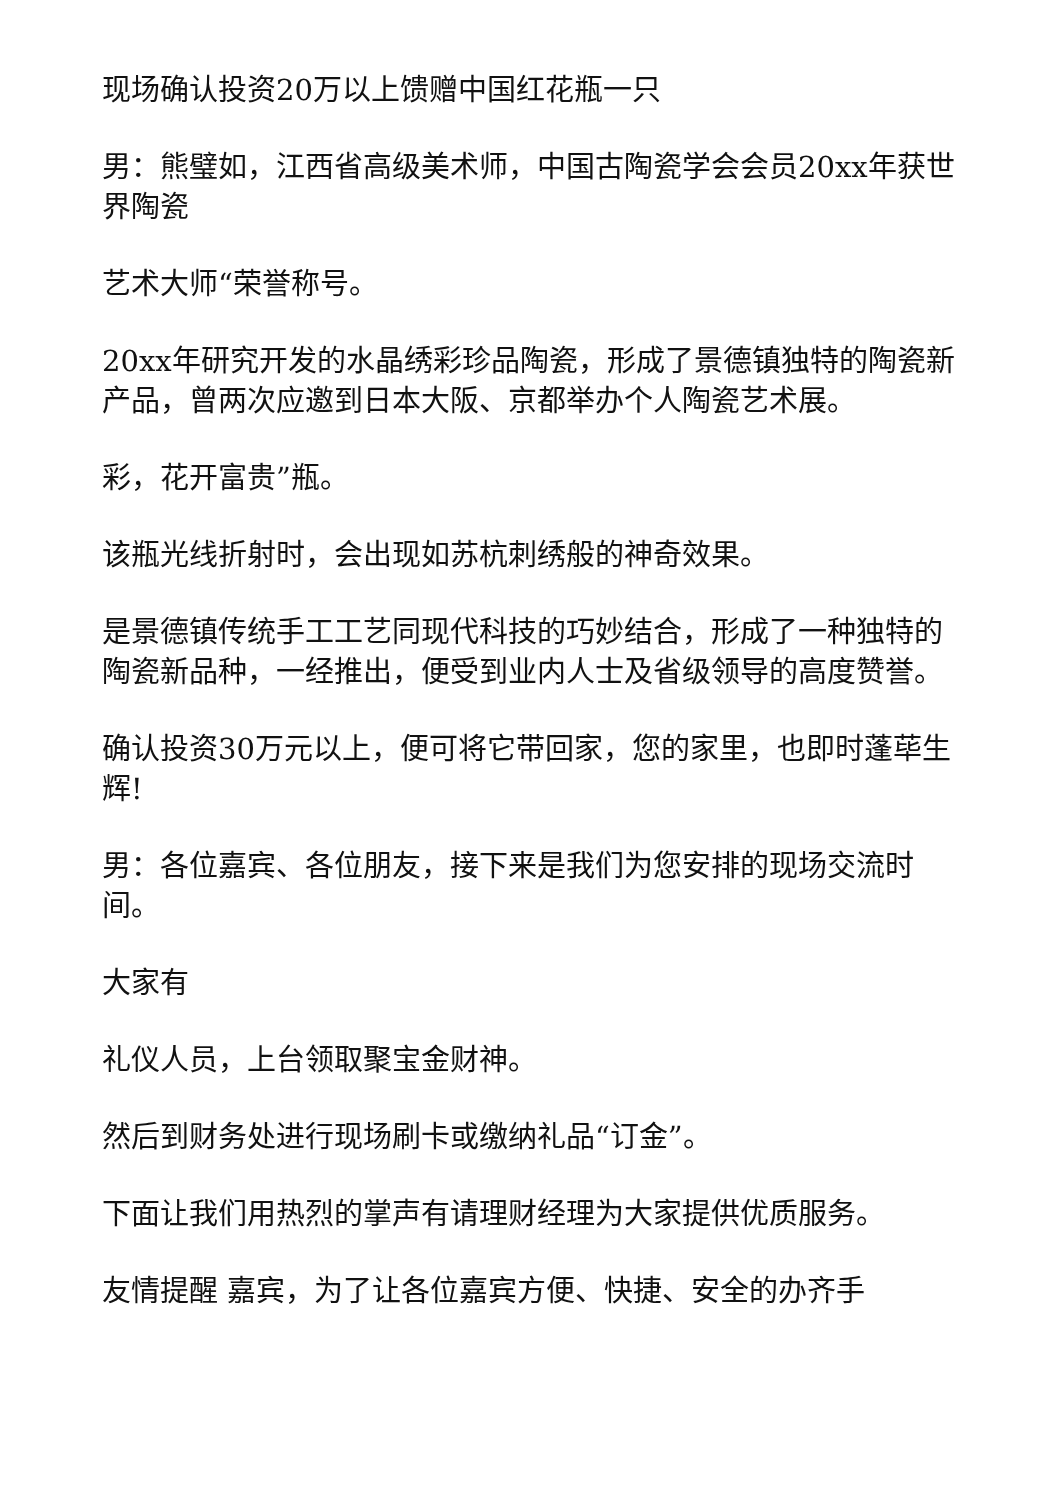现场确认投资20万以上馈赠中国红花瓶一只
男：熊璧如，江西省高级美术师，中国古陶瓷学会会员20xx年获世界陶瓷
艺术大师“荣誉称号。
20xx年研究开发的水晶绣彩珍品陶瓷，形成了景德镇独特的陶瓷新产品，曾两次应邀到日本大阪、京都举办个人陶瓷艺术展。
彩，花开富贵”瓶。
该瓶光线折射时，会出现如苏杭刺绣般的神奇效果。
是景德镇传统手工工艺同现代科技的巧妙结合，形成了一种独特的陶瓷新品种，一经推出，便受到业内人士及省级领导的高度赞誉。
确认投资30万元以上，便可将它带回家，您的家里，也即时蓬荜生辉!
男：各位嘉宾、各位朋友，接下来是我们为您安排的现场交流时间。
大家有
礼仪人员，上台领取聚宝金财神。
然后到财务处进行现场刷卡或缴纳礼品“订金”。
下面让我们用热烈的掌声有请理财经理为大家提供优质服务。
友情提醒 嘉宾，为了让各位嘉宾方便、快捷、安全的办齐手